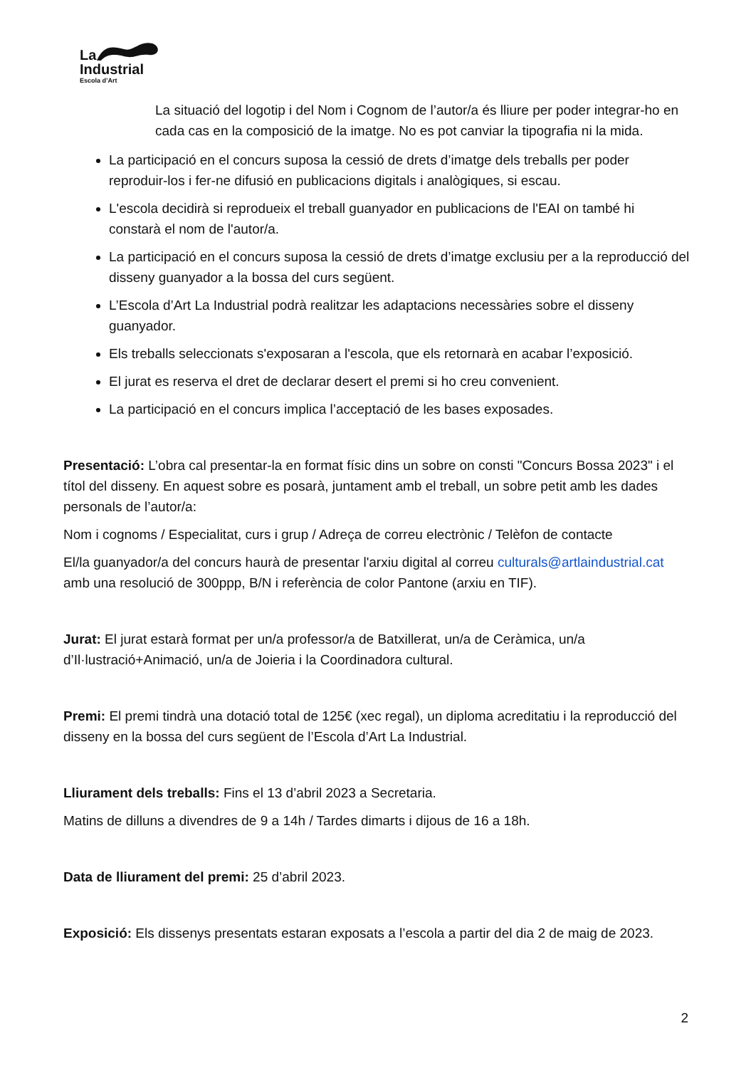La
Industrial
Escola d’Art
La situació del logotip i del Nom i Cognom de l’autor/a és lliure per poder integrar-ho en cada cas en la composició de la imatge. No es pot canviar la tipografia ni la mida.
La participació en el concurs suposa la cessió de drets d’imatge dels treballs per poder reproduir-los i fer-ne difusió en publicacions digitals i analògiques, si escau.
L'escola decidirà si reprodueix el treball guanyador en publicacions de l'EAI on també hi constarà el nom de l'autor/a.
La participació en el concurs suposa la cessió de drets d’imatge exclusiu per a la reproducció del disseny guanyador a la bossa del curs següent.
L’Escola d’Art La Industrial podrà realitzar les adaptacions necessàries sobre el disseny guanyador.
Els treballs seleccionats s'exposaran a l'escola, que els retornarà en acabar l’exposició.
El jurat es reserva el dret de declarar desert el premi si ho creu convenient.
La participació en el concurs implica l’acceptació de les bases exposades.
Presentació: L’obra cal presentar-la en format físic dins un sobre on consti "Concurs Bossa 2023" i el títol del disseny. En aquest sobre es posarà, juntament amb el treball, un sobre petit amb les dades personals de l’autor/a:
Nom i cognoms / Especialitat, curs i grup / Adreça de correu electrònic / Telèfon de contacte
El/la guanyador/a del concurs haurà de presentar l'arxiu digital al correu culturals@artlaindustrial.cat amb una resolució de 300ppp, B/N i referència de color Pantone (arxiu en TIF).
Jurat: El jurat estarà format per un/a professor/a de Batxillerat, un/a de Ceràmica, un/a d’Il·lustració+Animació, un/a de Joieria i la Coordinadora cultural.
Premi: El premi tindrà una dotació total de 125€ (xec regal), un diploma acreditatiu i la reproducció del disseny en la bossa del curs següent de l’Escola d’Art La Industrial.
Lliurament dels treballs: Fins el 13 d’abril 2023 a Secretaria.
Matins de dilluns a divendres de 9 a 14h / Tardes dimarts i dijous de 16 a 18h.
Data de lliurament del premi: 25 d’abril 2023.
Exposició: Els dissenys presentats estaran exposats a l’escola a partir del dia 2 de maig de 2023.
2